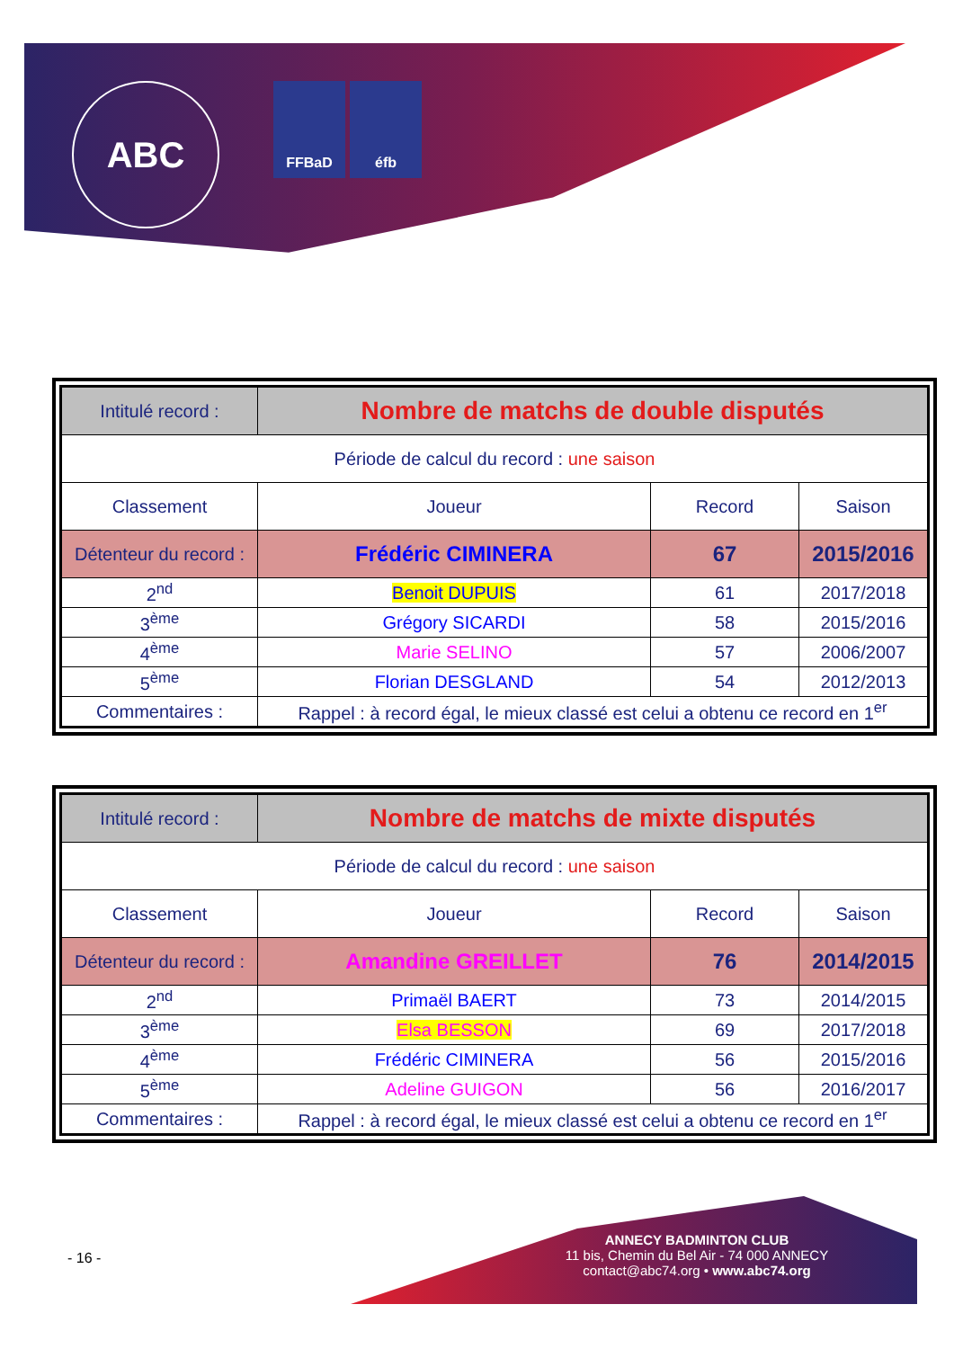ABC
FFBaD éfb
| Intitulé record : | Nombre de matchs de double disputés | | |
| Période de calcul du record : une saison | | | |
| Classement | Joueur | Record | Saison |
| Détenteur du record : | Frédéric CIMINERA | 67 | 2015/2016 |
| 2<sup>nd</sup> | Benoit DUPUIS | 61 | 2017/2018 |
| 3<sup>ème</sup> | Grégory SICARDI | 58 | 2015/2016 |
| 4<sup>ème</sup> | Marie SELINO | 57 | 2006/2007 |
| 5<sup>ème</sup> | Florian DESGLAND | 54 | 2012/2013 |
| Commentaires : | Rappel : à record égal, le mieux classé est celui a obtenu ce record en 1<sup>er</sup> | | |
| Intitulé record : | Nombre de matchs de mixte disputés | | |
| Période de calcul du record : une saison | | | |
| Classement | Joueur | Record | Saison |
| Détenteur du record : | Amandine GREILLET | 76 | 2014/2015 |
| 2<sup>nd</sup> | Primaël BAERT | 73 | 2014/2015 |
| 3<sup>ème</sup> | Elsa BESSON | 69 | 2017/2018 |
| 4<sup>ème</sup> | Frédéric CIMINERA | 56 | 2015/2016 |
| 5<sup>ème</sup> | Adeline GUIGON | 56 | 2016/2017 |
| Commentaires : | Rappel : à record égal, le mieux classé est celui a obtenu ce record en 1<sup>er</sup> | | |
- 16 -
ANNECY BADMINTON CLUB
11 bis, Chemin du Bel Air - 74 000 ANNECY
contact@abc74.org • www.abc74.org